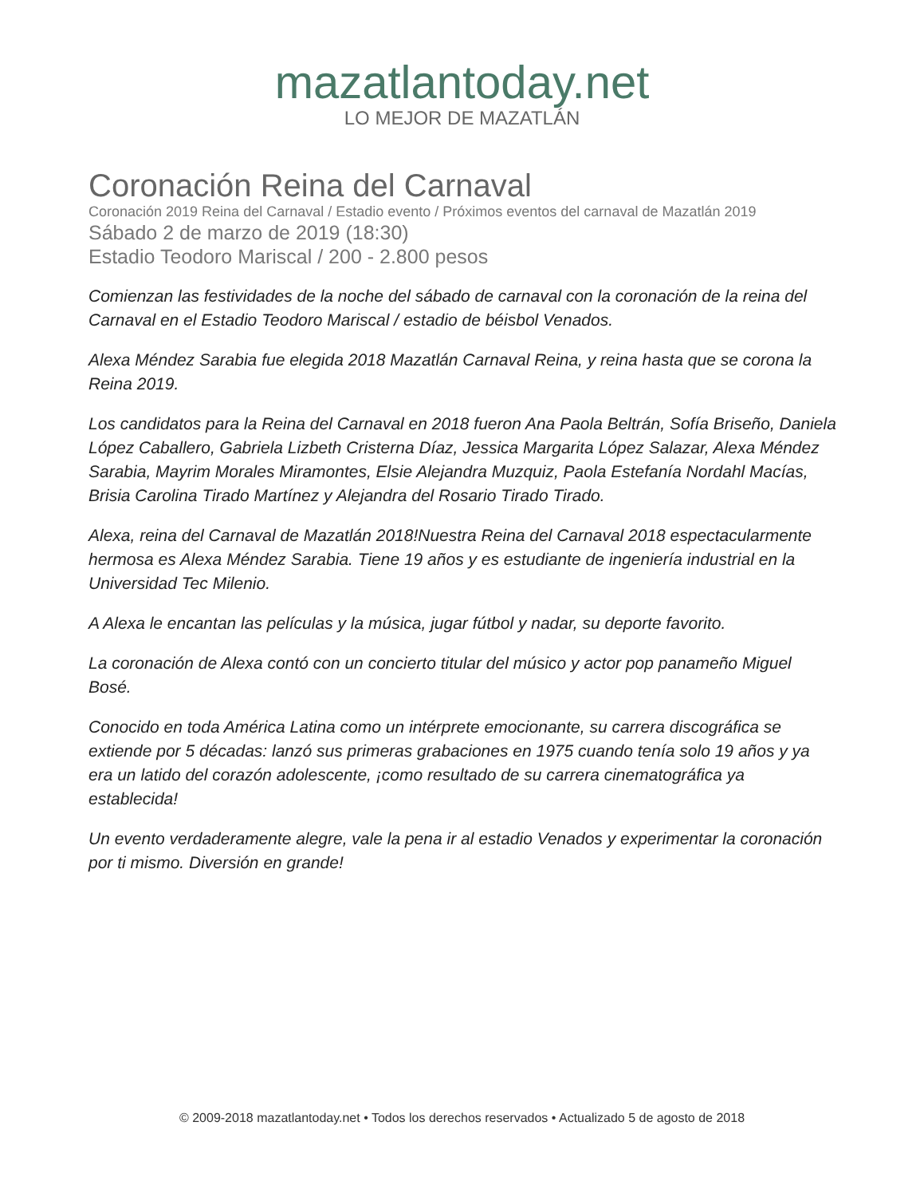mazatlantoday.net
LO MEJOR DE MAZATLÁN
Coronación Reina del Carnaval
Coronación 2019 Reina del Carnaval / Estadio evento / Próximos eventos del carnaval de Mazatlán 2019
Sábado 2 de marzo de 2019 (18:30)
Estadio Teodoro Mariscal / 200 - 2.800 pesos
Comienzan las festividades de la noche del sábado de carnaval con la coronación de la reina del Carnaval en el Estadio Teodoro Mariscal / estadio de béisbol Venados.
Alexa Méndez Sarabia fue elegida 2018 Mazatlán Carnaval Reina, y reina hasta que se corona la Reina 2019.
Los candidatos para la Reina del Carnaval en 2018 fueron Ana Paola Beltrán, Sofía Briseño, Daniela López Caballero, Gabriela Lizbeth Cristerna Díaz, Jessica Margarita López Salazar, Alexa Méndez Sarabia, Mayrim Morales Miramontes, Elsie Alejandra Muzquiz, Paola Estefanía Nordahl Macías, Brisia Carolina Tirado Martínez y Alejandra del Rosario Tirado Tirado.
Alexa, reina del Carnaval de Mazatlán 2018!Nuestra Reina del Carnaval 2018 espectacularmente hermosa es Alexa Méndez Sarabia. Tiene 19 años y es estudiante de ingeniería industrial en la Universidad Tec Milenio.
A Alexa le encantan las películas y la música, jugar fútbol y nadar, su deporte favorito.
La coronación de Alexa contó con un concierto titular del músico y actor pop panameño Miguel Bosé.
Conocido en toda América Latina como un intérprete emocionante, su carrera discográfica se extiende por 5 décadas: lanzó sus primeras grabaciones en 1975 cuando tenía solo 19 años y ya era un latido del corazón adolescente, ¡como resultado de su carrera cinematográfica ya establecida!
Un evento verdaderamente alegre, vale la pena ir al estadio Venados y experimentar la coronación por ti mismo. Diversión en grande!
© 2009-2018 mazatlantoday.net • Todos los derechos reservados • Actualizado 5 de agosto de 2018